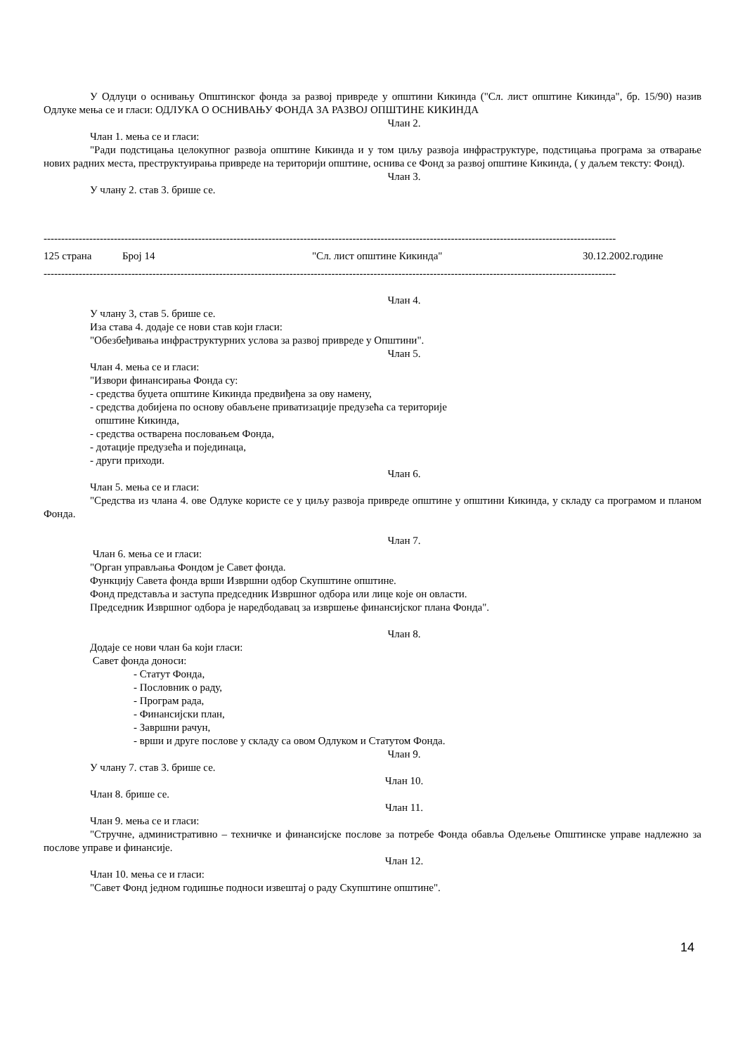У Одлуци о оснивању Општинског фонда за развој привреде у општини Кикинда ("Сл. лист општине Кикинда", бр. 15/90) назив Одлуке мења се и гласи: ОДЛУКА О ОСНИВАЊУ ФОНДА ЗА РАЗВОЈ ОПШТИНЕ КИКИНДА
Члан 2.
Члан 1. мења се и гласи:
"Ради подстицања целокупног развоја општине Кикинда и у том циљу развоја инфраструктуре, подстицања програма за отварање нових радних места, преструктуирања привреде на територији општине, оснива се Фонд за развој општине Кикинда, ( у даљем тексту: Фонд).
Члан 3.
У члану 2. став 3. брише се.
-------------------------------------------------------------------------------------------------------------------------------------------------------------------
125 страна Број 14 "Сл. лист општине Кикинда" 30.12.2002.године
-------------------------------------------------------------------------------------------------------------------------------------------------------------------
Члан 4.
У члану 3, став 5. брише се.
Иза става 4. додаје се нови став који гласи:
"Обезбеђивања инфраструктурних услова за развој привреде у Општини".
Члан 5.
Члан 4. мења се и гласи:
"Извори финансирања Фонда су:
- средства буџета општине Кикинда предвиђена за ову намену,
- средства добијена по основу обављене приватизације предузећа са територије
општине Кикинда,
- средства остварена пословањем Фонда,
- дотације предузећа и појединаца,
- други приходи.
Члан 6.
Члан 5. мења се и гласи:
"Средства из члана 4. ове Одлуке користе се у циљу развоја привреде општине у општини Кикинда, у складу са програмом и планом Фонда.
Члан 7.
Члан 6. мења се и гласи:
"Орган управљања Фондом је Савет фонда.
Функцију Савета фонда врши Извршни одбор Скупштине општине.
Фонд представља и заступа председник Извршног одбора или лице које он овласти.
Председник Извршног одбора је наредбодавац за извршење финансијског плана Фонда".
Члан 8.
Додаје се нови члан 6а који гласи:
Савет фонда доноси:
- Статут Фонда,
- Пословник о раду,
- Програм рада,
- Финансијски план,
- Завршни рачун,
- врши и друге послове у складу са овом Одлуком и Статутом Фонда.
Члан 9.
У члану 7. став 3. брише се.
Члан 10.
Члан 8. брише се.
Члан 11.
Члан 9. мења се и гласи:
"Стручне, административно – техничке и финансијске послове за потребе Фонда обавља Одељење Општинске управе надлежно за послове управе и финансије.
Члан 12.
Члан 10. мења се и гласи:
"Савет Фонд једном годишње подноси извештај о раду Скупштине општине".
14